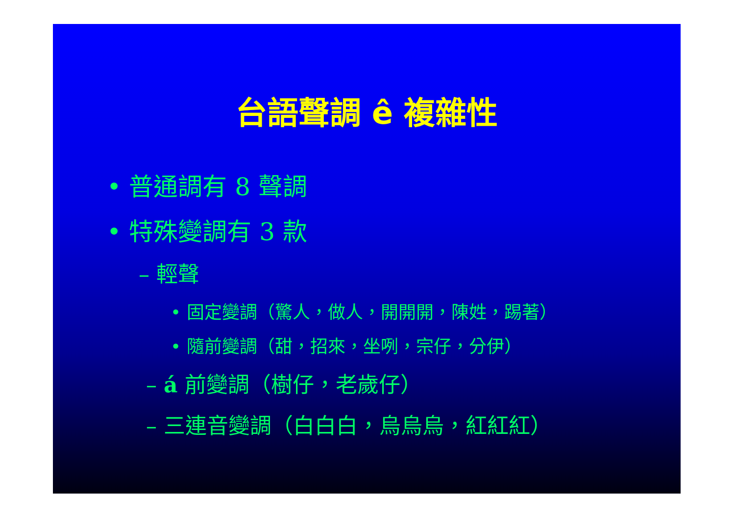台語聲調 ê 複雜性
• 普通調有 8 聲調
• 特殊變調有 3 款
– 輕聲
• 固定變調（驚人，做人，開開開，陳姓，踢著）
• 隨前變調（甜，招來，坐咧，宗仔，分伊）
– á 前變調（樹仔，老歲仔）
– 三連音變調（白白白，烏烏烏，紅紅紅）